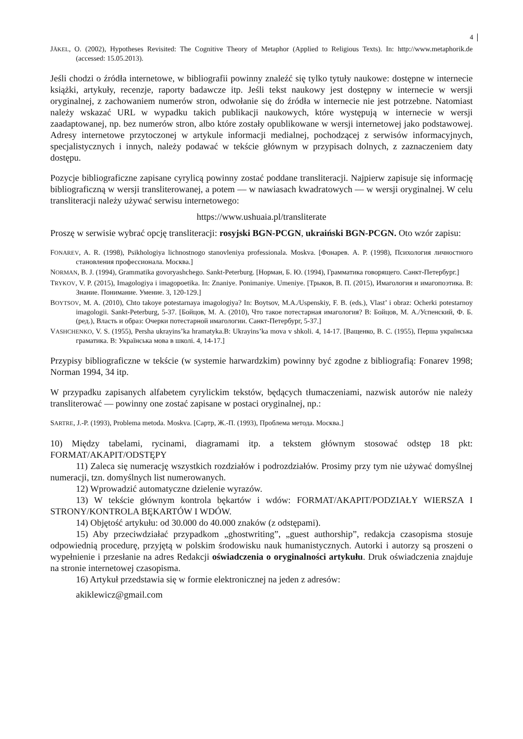4
JÄKEL, O. (2002), Hypotheses Revisited: The Cognitive Theory of Metaphor (Applied to Religious Texts). In: http://www.metaphorik.de (accessed: 15.05.2013).
Jeśli chodzi o źródła internetowe, w bibliografii powinny znaleźć się tylko tytuły naukowe: dostępne w internecie książki, artykuły, recenzje, raporty badawcze itp. Jeśli tekst naukowy jest dostępny w internecie w wersji oryginalnej, z zachowaniem numerów stron, odwołanie się do źródła w internecie nie jest potrzebne. Natomiast należy wskazać URL w wypadku takich publikacji naukowych, które występują w internecie w wersji zaadaptowanej, np. bez numerów stron, albo które zostały opublikowane w wersji internetowej jako podstawowej. Adresy internetowe przytoczonej w artykule informacji medialnej, pochodzącej z serwisów informacyjnych, specjalistycznych i innych, należy podawać w tekście głównym w przypisach dolnych, z zaznaczeniem daty dostępu.
Pozycje bibliograficzne zapisane cyrylicą powinny zostać poddane transliteracji. Najpierw zapisuje się informację bibliograficzną w wersji transliterowanej, a potem — w nawiasach kwadratowych — w wersji oryginalnej. W celu transliteracji należy używać serwisu internetowego:
https://www.ushuaia.pl/transliterate
Proszę w serwisie wybrać opcję transliteracji: rosyjski BGN-PCGN, ukraiński BGN-PCGN. Oto wzór zapisu:
FONAREV, A. R. (1998), Psikhologiya lichnostnogo stanovleniya professionala. Moskva. [Фонарев. А. Р. (1998), Психология личностного становления профессионала. Москва.]
NORMAN, B. J. (1994), Grammatika govoryashchego. Sankt-Peterburg. [Норман, Б. Ю. (1994), Грамматика говорящего. Санкт-Петербург.]
TRYKOV, V. P. (2015), Imagologiya i imagopoetika. In: Znaniye. Ponimaniye. Umeniye. [Трыков, В. П. (2015), Имагология и имагопоэтика. В: Знание. Понимание. Умение. 3, 120-129.]
BOYTSOV, M. A. (2010), Chto takoye potestarnaya imagologiya? In: Boytsov, M.A./Uspenskiy, F. B. (eds.), Vlast’ i obraz: Ocherki potestarnoy imagologii. Sankt-Peterburg, 5-37. [Бойцов, М. А. (2010), Что такое потестарная имагология? В: Бойцов, М. А./Успенский, Ф. Б. (ред.), Власть и образ: Очерки потестарной имагологии. Санкт-Петербург, 5-37.]
VASHCHENKO, V. S. (1955), Persha ukrayins’ka hramatyka.B: Ukrayins’ka mova v shkoli. 4, 14-17. [Ващенко, В. С. (1955), Перша українська граматика. В: Українська мова в школі. 4, 14-17.]
Przypisy bibliograficzne w tekście (w systemie harwardzkim) powinny być zgodne z bibliografią: Fonarev 1998; Norman 1994, 34 itp.
W przypadku zapisanych alfabetem cyrylickim tekstów, będących tłumaczeniami, nazwisk autorów nie należy transliterować — powinny one zostać zapisane w postaci oryginalnej, np.:
SARTRE, J.-P. (1993), Problema metoda. Moskva. [Сартр, Ж.-П. (1993), Проблема метода. Москва.]
10) Między tabelami, rycinami, diagramami itp. a tekstem głównym stosować odstęp 18 pkt: FORMAT/AKAPIT/ODSTĘPY
11) Zaleca się numerację wszystkich rozdziałów i podrozdziałów. Prosimy przy tym nie używać domyślnej numeracji, tzn. domyślnych list numerowanych.
12) Wprowadzić automatyczne dzielenie wyrazów.
13) W tekście głównym kontrola bękartów i wdów: FORMAT/AKAPIT/PODZIAŁY WIERSZA I STRONY/KONTROLA BĘKARTÓW I WDÓW.
14) Objętość artykułu: od 30.000 do 40.000 znaków (z odstępami).
15) Aby przeciwdziałać przypadkom „ghostwriting”, „guest authorship”, redakcja czasopisma stosuje odpowiednią procedurę, przyjętą w polskim środowisku nauk humanistycznych. Autorki i autorzy są proszeni o wypełnienie i przesłanie na adres Redakcji oświadczenia o oryginalności artykułu. Druk oświadczenia znajduje na stronie internetowej czasopisma.
16) Artykuł przedstawia się w formie elektronicznej na jeden z adresów:
akiklewicz@gmail.com